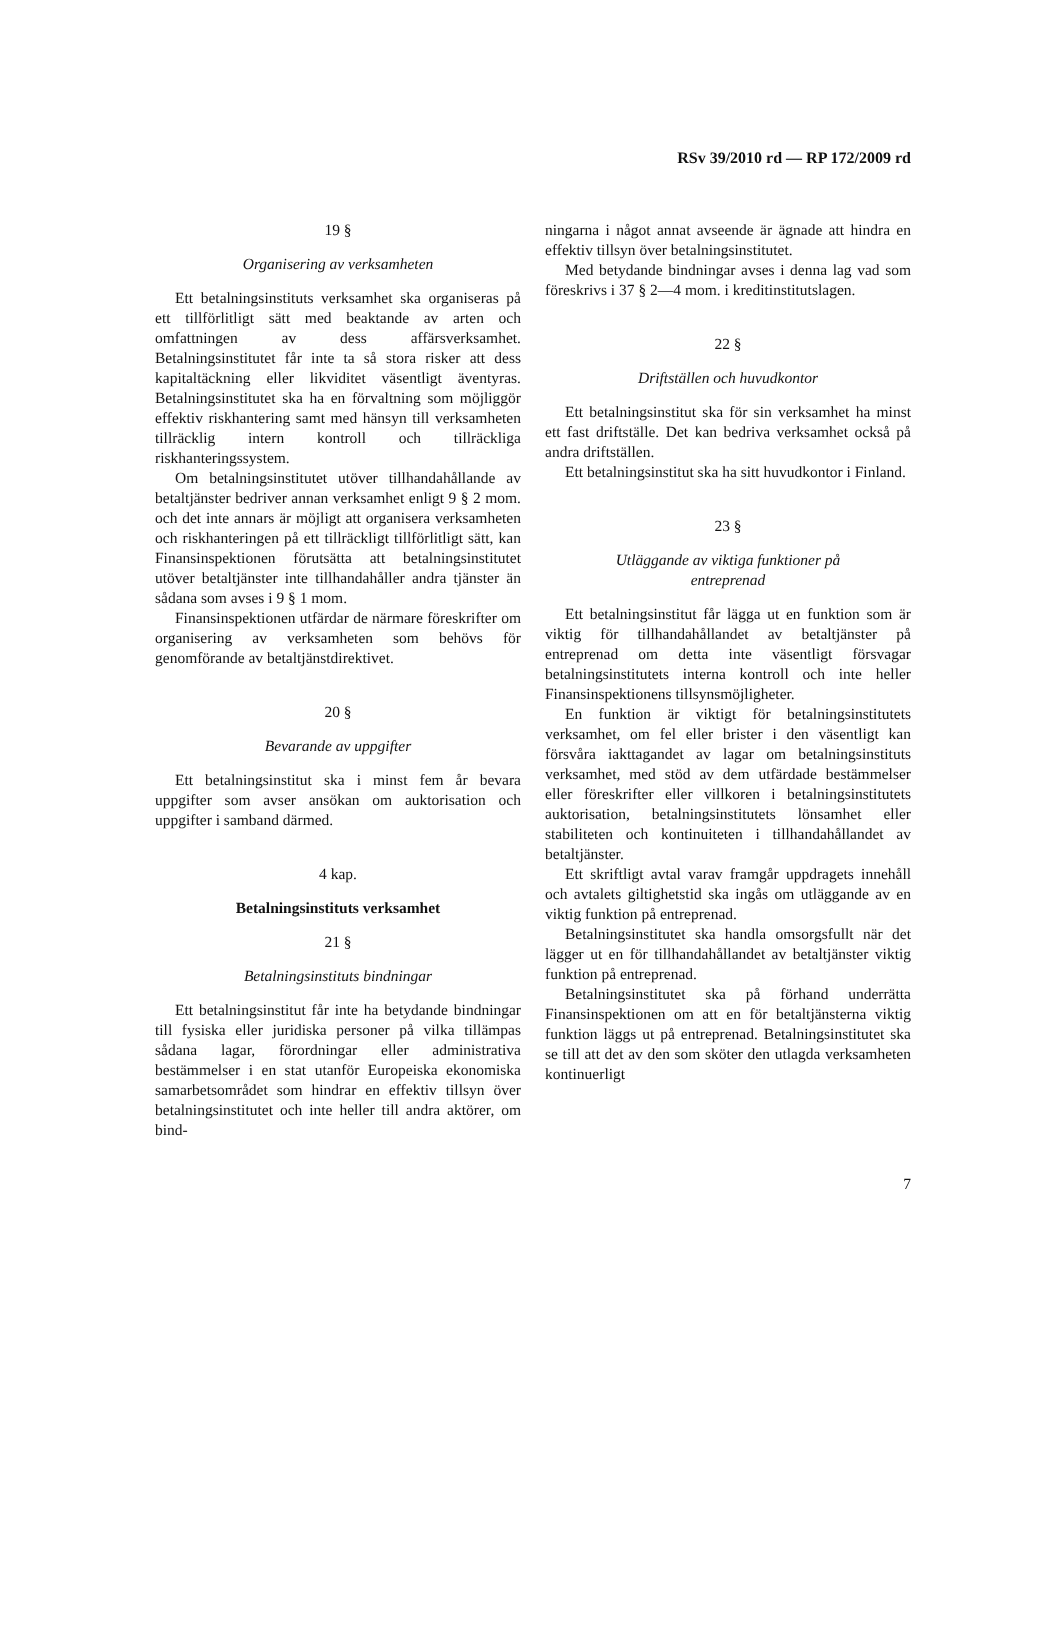RSv 39/2010 rd — RP 172/2009 rd
19 §
Organisering av verksamheten
Ett betalningsinstituts verksamhet ska organiseras på ett tillförlitligt sätt med beaktande av arten och omfattningen av dess affärsverksamhet. Betalningsinstitutet får inte ta så stora risker att dess kapitaltäckning eller likviditet väsentligt äventyras. Betalningsinstitutet ska ha en förvaltning som möjliggör effektiv riskhantering samt med hänsyn till verksamheten tillräcklig intern kontroll och tillräckliga riskhanteringssystem.
Om betalningsinstitutet utöver tillhandahållande av betaltjänster bedriver annan verksamhet enligt 9 § 2 mom. och det inte annars är möjligt att organisera verksamheten och riskhanteringen på ett tillräckligt tillförlitligt sätt, kan Finansinspektionen förutsätta att betalningsinstitutet utöver betaltjänster inte tillhandahåller andra tjänster än sådana som avses i 9 § 1 mom.
Finansinspektionen utfärdar de närmare föreskrifter om organisering av verksamheten som behövs för genomförande av betaltjänstdirektivet.
20 §
Bevarande av uppgifter
Ett betalningsinstitut ska i minst fem år bevara uppgifter som avser ansökan om auktorisation och uppgifter i samband därmed.
4 kap.
Betalningsinstituts verksamhet
21 §
Betalningsinstituts bindningar
Ett betalningsinstitut får inte ha betydande bindningar till fysiska eller juridiska personer på vilka tillämpas sådana lagar, förordningar eller administrativa bestämmelser i en stat utanför Europeiska ekonomiska samarbetsområdet som hindrar en effektiv tillsyn över betalningsinstitutet och inte heller till andra aktörer, om bind-
ningarna i något annat avseende är ägnade att hindra en effektiv tillsyn över betalningsinstitutet.
Med betydande bindningar avses i denna lag vad som föreskrivs i 37 § 2—4 mom. i kreditinstitutslagen.
22 §
Driftställen och huvudkontor
Ett betalningsinstitut ska för sin verksamhet ha minst ett fast driftställe. Det kan bedriva verksamhet också på andra driftställen.
Ett betalningsinstitut ska ha sitt huvudkontor i Finland.
23 §
Utläggande av viktiga funktioner på
entreprenad
Ett betalningsinstitut får lägga ut en funktion som är viktig för tillhandahållandet av betaltjänster på entreprenad om detta inte väsentligt försvagar betalningsinstitutets interna kontroll och inte heller Finansinspektionens tillsynsmöjligheter.
En funktion är viktigt för betalningsinstitutets verksamhet, om fel eller brister i den väsentligt kan försvåra iakttagandet av lagar om betalningsinstituts verksamhet, med stöd av dem utfärdade bestämmelser eller föreskrifter eller villkoren i betalningsinstitutets auktorisation, betalningsinstitutets lönsamhet eller stabiliteten och kontinuiteten i tillhandahållandet av betaltjänster.
Ett skriftligt avtal varav framgår uppdragets innehåll och avtalets giltighetstid ska ingås om utläggande av en viktig funktion på entreprenad.
Betalningsinstitutet ska handla omsorgsfullt när det lägger ut en för tillhandahållandet av betaltjänster viktig funktion på entreprenad.
Betalningsinstitutet ska på förhand underrätta Finansinspektionen om att en för betaltjänsterna viktig funktion läggs ut på entreprenad. Betalningsinstitutet ska se till att det av den som sköter den utlagda verksamheten kontinuerligt
7